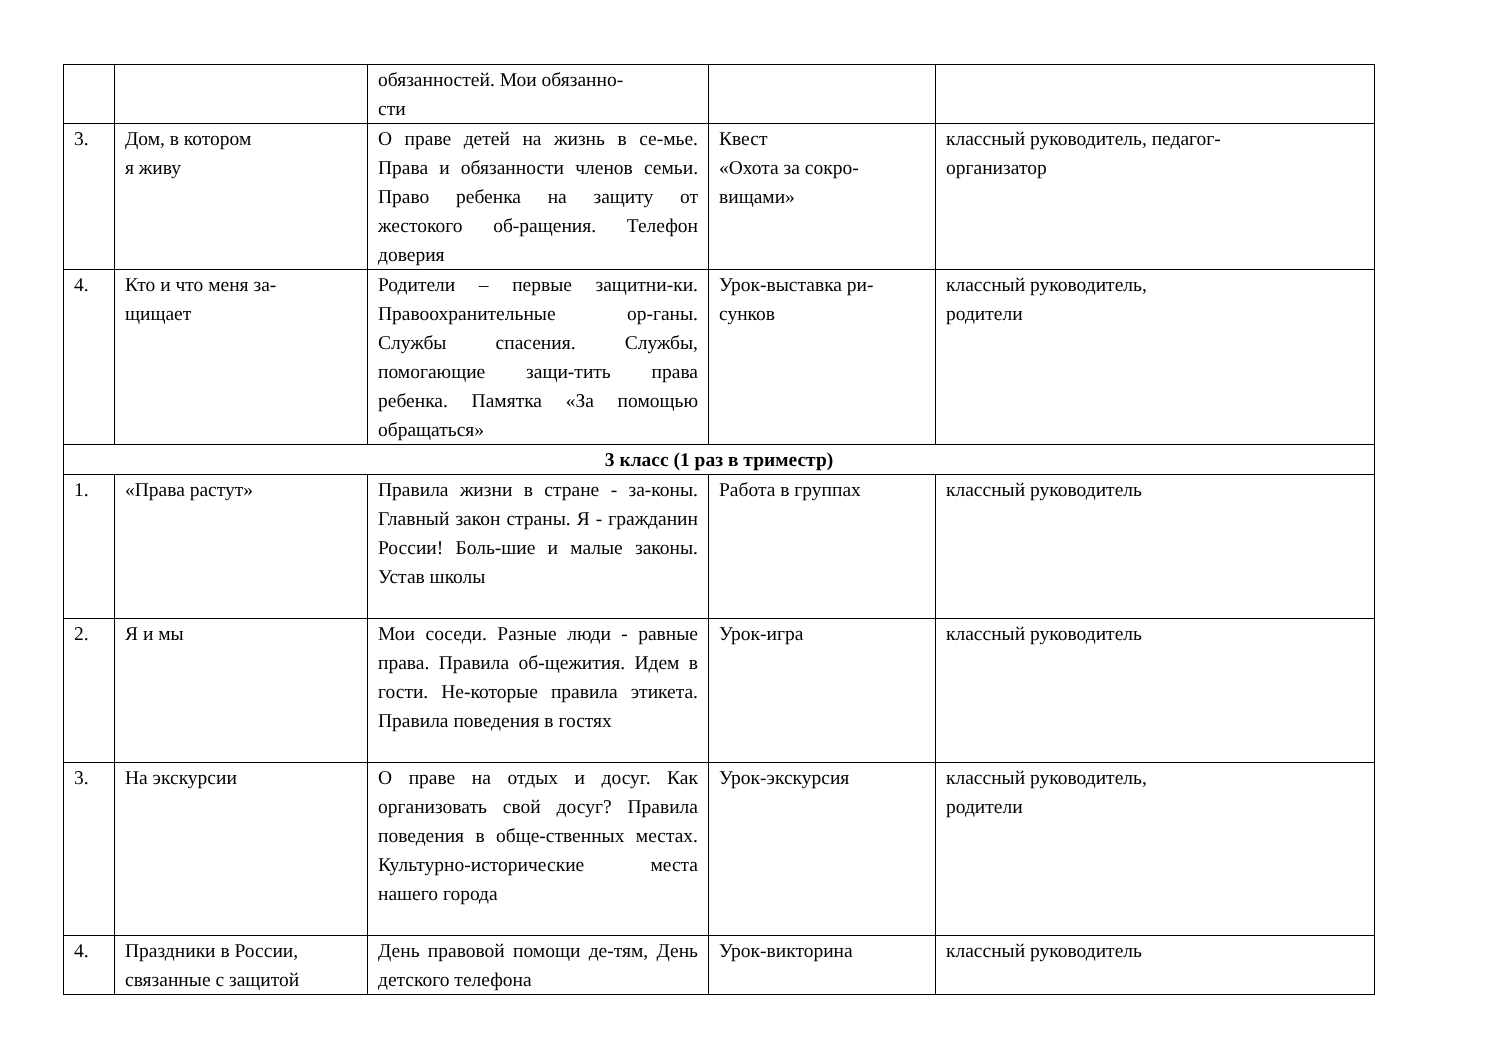| | | обязанностей. Мои обязанно- сти | | |
| 3. | Дом, в котором я живу | О праве детей на жизнь в се-мье. Права и обязанности членов семьи. Право ребенка на защиту от жестокого об-ращения. Телефон доверия | Квест «Охота за сокро- вищами» | классный руководитель, педагог- организатор |
| 4. | Кто и что меня за- щищает | Родители – первые защитни-ки. Правоохранительные ор-ганы. Службы спасения. Службы, помогающие защи-тить права ребенка. Памятка «За помощью обращаться» | Урок-выставка ри- сунков | классный руководитель, родители |
| 3 класс (1 раз в триместр) | | | | |
| 1. | «Права растут» | Правила жизни в стране - за-коны. Главный закон страны. Я - гражданин России! Боль-шие и малые законы. Устав школы | Работа в группах | классный руководитель |
| 2. | Я и мы | Мои соседи. Разные люди - равные права. Правила об-щежития. Идем в гости. Не-которые правила этикета. Правила поведения в гостях | Урок-игра | классный руководитель |
| 3. | На экскурсии | О праве на отдых и досуг. Как организовать свой досуг? Правила поведения в обще-ственных местах. Культурно-исторические места нашего города | Урок-экскурсия | классный руководитель, родители |
| 4. | Праздники в России, связанные с защитой | День правовой помощи де-тям, День детского телефона | Урок-викторина | классный руководитель |